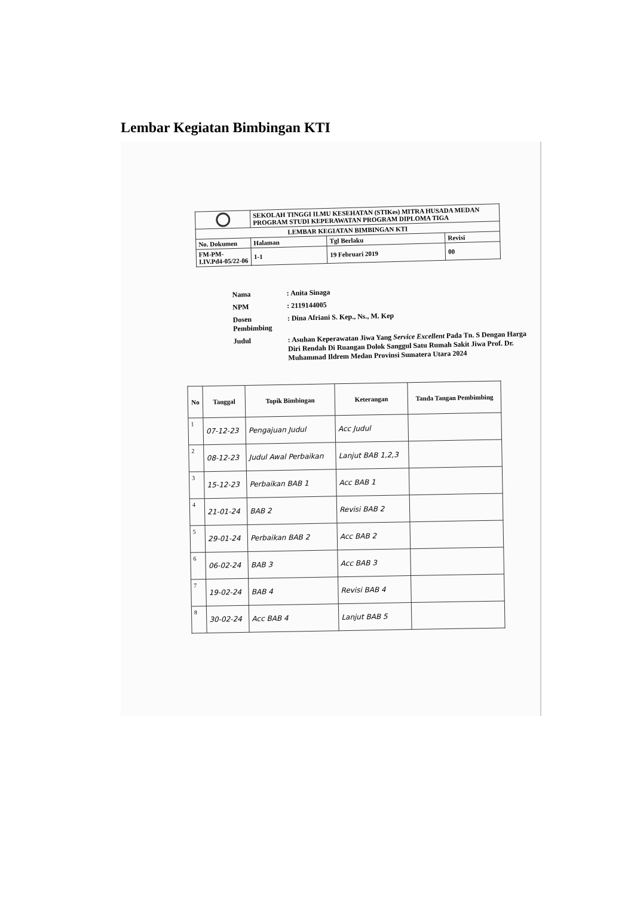Lembar Kegiatan Bimbingan KTI
| | SEKOLAH TINGGI ILMU KESEHATAN (STIKes) MITRA HUSADA MEDAN PROGRAM STUDI KEPERAWATAN PROGRAM DIPLOMA TIGA | | | |
| LEMBAR KEGIATAN BIMBINGAN KTI | | | | |
| No. Dokumen | | Halaman | Tgl Berlaku | Revisi |
| FM-PM-I.IV.Pd4-05/22-06 | | 1-1 | 19 Februari 2019 | 00 |
| Nama | : Anita Sinaga |
| NPM | : 2119144005 |
| Dosen Pembimbing | : Dina Afriani S. Kep., Ns., M. Kep |
| Judul | : Asuhan Keperawatan Jiwa Yang Service Excellent Pada Tn. S Dengan Harga Diri Rendah Di Ruangan Dolok Sanggul Satu Rumah Sakit Jiwa Prof. Dr. Muhammad Ildrem Medan Provinsi Sumatera Utara 2024 |
| No | Tanggal | Topik Bimbingan | Keterangan | Tanda Tangan Pembimbing |
| --- | --- | --- | --- | --- |
| 1 | 07-12-23 | Pengajuan Judul | Acc Judul | |
| 2 | 08-12-23 | Judul Awal Perbaikan | Lanjut BAB 1,2,3 | |
| 3 | 15-12-23 | Perbaikan BAB 1 | Acc BAB 1 | |
| 4 | 21-01-24 | BAB 2 | Revisi BAB 2 | |
| 5 | 29-01-24 | Perbaikan BAB 2 | Acc BAB 2 | |
| 6 | 06-02-24 | BAB 3 | Acc BAB 3 | |
| 7 | 19-02-24 | BAB 4 | Revisi BAB 4 | |
| 8 | 30-02-24 | Acc BAB 4 | Lanjut BAB 5 | |